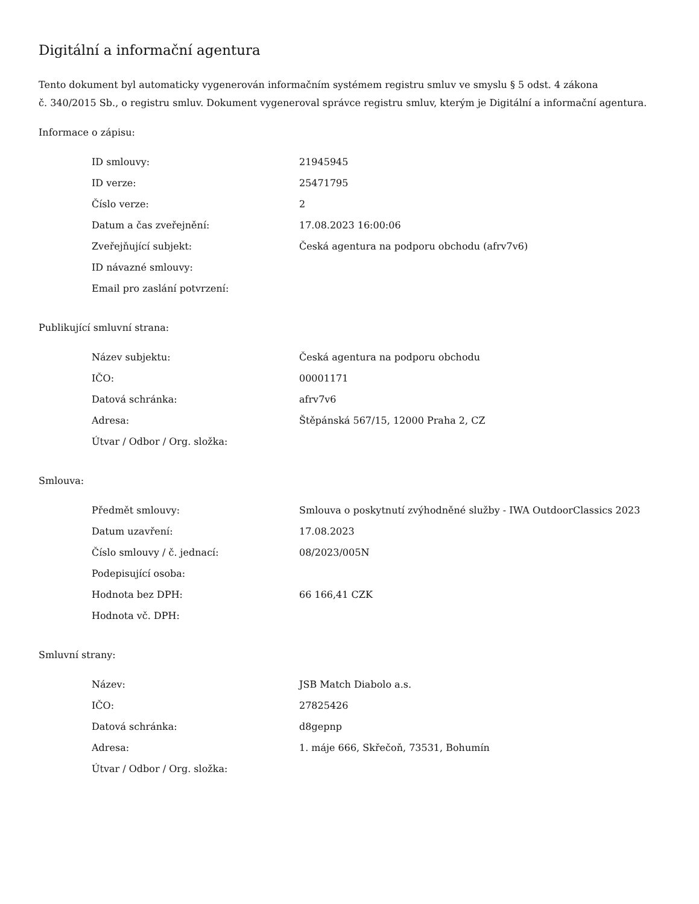Digitální a informační agentura
Tento dokument byl automaticky vygenerován informačním systémem registru smluv ve smyslu § 5 odst. 4 zákona
č. 340/2015 Sb., o registru smluv. Dokument vygeneroval správce registru smluv, kterým je Digitální a informační agentura.
Informace o zápisu:
| ID smlouvy: | 21945945 |
| ID verze: | 25471795 |
| Číslo verze: | 2 |
| Datum a čas zveřejnění: | 17.08.2023 16:00:06 |
| Zveřejňující subjekt: | Česká agentura na podporu obchodu (afrv7v6) |
| ID návazné smlouvy: | |
| Email pro zaslání potvrzení: | |
Publikující smluvní strana:
| Název subjektu: | Česká agentura na podporu obchodu |
| IČO: | 00001171 |
| Datová schránka: | afrv7v6 |
| Adresa: | Štěpánská 567/15, 12000 Praha 2, CZ |
| Útvar / Odbor / Org. složka: | |
Smlouva:
| Předmět smlouvy: | Smlouva o poskytnutí zvýhodněné služby - IWA OutdoorClassics 2023 |
| Datum uzavření: | 17.08.2023 |
| Číslo smlouvy / č. jednací: | 08/2023/005N |
| Podepisující osoba: | |
| Hodnota bez DPH: | 66 166,41 CZK |
| Hodnota vč. DPH: | |
Smluvní strany:
| Název: | JSB Match Diabolo a.s. |
| IČO: | 27825426 |
| Datová schránka: | d8gepnp |
| Adresa: | 1. máje 666, Skřečoň, 73531, Bohumín |
| Útvar / Odbor / Org. složka: | |